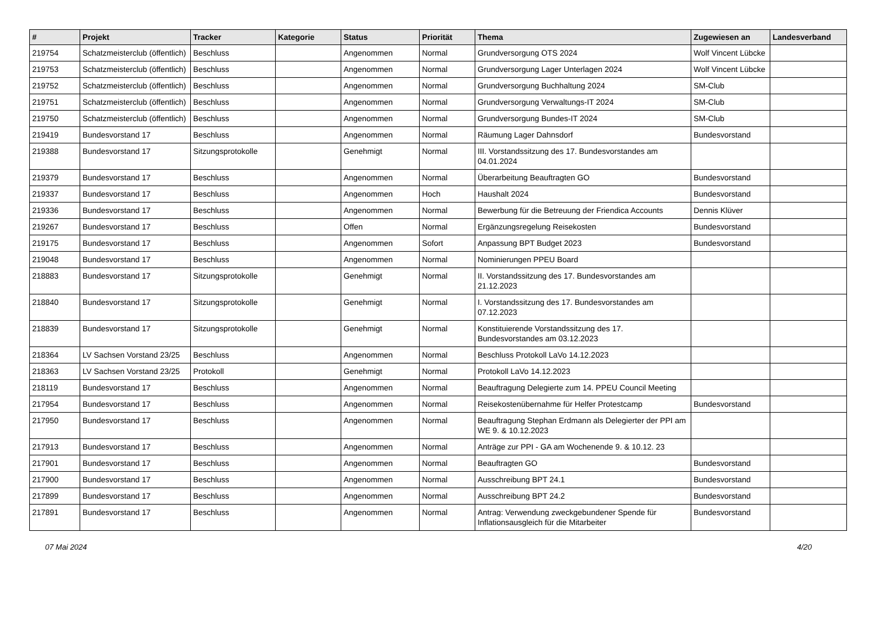| # | Projekt | Tracker | Kategorie | Status | Priorität | Thema | Zugewiesen an | Landesverband |
| --- | --- | --- | --- | --- | --- | --- | --- | --- |
| 219754 | Schatzmeisterclub (öffentlich) | Beschluss | | Angenommen | Normal | Grundversorgung OTS 2024 | Wolf Vincent Lübcke | |
| 219753 | Schatzmeisterclub (öffentlich) | Beschluss | | Angenommen | Normal | Grundversorgung Lager Unterlagen 2024 | Wolf Vincent Lübcke | |
| 219752 | Schatzmeisterclub (öffentlich) | Beschluss | | Angenommen | Normal | Grundversorgung Buchhaltung 2024 | SM-Club | |
| 219751 | Schatzmeisterclub (öffentlich) | Beschluss | | Angenommen | Normal | Grundversorgung Verwaltungs-IT 2024 | SM-Club | |
| 219750 | Schatzmeisterclub (öffentlich) | Beschluss | | Angenommen | Normal | Grundversorgung Bundes-IT 2024 | SM-Club | |
| 219419 | Bundesvorstand 17 | Beschluss | | Angenommen | Normal | Räumung Lager Dahnsdorf | Bundesvorstand | |
| 219388 | Bundesvorstand 17 | Sitzungsprotokolle | | Genehmigt | Normal | III. Vorstandssitzung des 17. Bundesvorstandes am 04.01.2024 | | |
| 219379 | Bundesvorstand 17 | Beschluss | | Angenommen | Normal | Überarbeitung Beauftragten GO | Bundesvorstand | |
| 219337 | Bundesvorstand 17 | Beschluss | | Angenommen | Hoch | Haushalt 2024 | Bundesvorstand | |
| 219336 | Bundesvorstand 17 | Beschluss | | Angenommen | Normal | Bewerbung für die Betreuung der Friendica Accounts | Dennis Klüver | |
| 219267 | Bundesvorstand 17 | Beschluss | | Offen | Normal | Ergänzungsregelung Reisekosten | Bundesvorstand | |
| 219175 | Bundesvorstand 17 | Beschluss | | Angenommen | Sofort | Anpassung BPT Budget 2023 | Bundesvorstand | |
| 219048 | Bundesvorstand 17 | Beschluss | | Angenommen | Normal | Nominierungen PPEU Board | | |
| 218883 | Bundesvorstand 17 | Sitzungsprotokolle | | Genehmigt | Normal | II. Vorstandssitzung des 17. Bundesvorstandes am 21.12.2023 | | |
| 218840 | Bundesvorstand 17 | Sitzungsprotokolle | | Genehmigt | Normal | I. Vorstandssitzung des 17. Bundesvorstandes am 07.12.2023 | | |
| 218839 | Bundesvorstand 17 | Sitzungsprotokolle | | Genehmigt | Normal | Konstituierende Vorstandssitzung des 17. Bundesvorstandes am 03.12.2023 | | |
| 218364 | LV Sachsen Vorstand 23/25 | Beschluss | | Angenommen | Normal | Beschluss Protokoll LaVo 14.12.2023 | | |
| 218363 | LV Sachsen Vorstand 23/25 | Protokoll | | Genehmigt | Normal | Protokoll LaVo 14.12.2023 | | |
| 218119 | Bundesvorstand 17 | Beschluss | | Angenommen | Normal | Beauftragung Delegierte zum 14. PPEU Council Meeting | | |
| 217954 | Bundesvorstand 17 | Beschluss | | Angenommen | Normal | Reisekostenübernahme für Helfer Protestcamp | Bundesvorstand | |
| 217950 | Bundesvorstand 17 | Beschluss | | Angenommen | Normal | Beauftragung Stephan Erdmann als Delegierter der PPI am WE 9. & 10.12.2023 | | |
| 217913 | Bundesvorstand 17 | Beschluss | | Angenommen | Normal | Anträge zur PPI - GA am Wochenende 9. & 10.12. 23 | | |
| 217901 | Bundesvorstand 17 | Beschluss | | Angenommen | Normal | Beauftragten GO | Bundesvorstand | |
| 217900 | Bundesvorstand 17 | Beschluss | | Angenommen | Normal | Ausschreibung BPT 24.1 | Bundesvorstand | |
| 217899 | Bundesvorstand 17 | Beschluss | | Angenommen | Normal | Ausschreibung BPT 24.2 | Bundesvorstand | |
| 217891 | Bundesvorstand 17 | Beschluss | | Angenommen | Normal | Antrag: Verwendung zweckgebundener Spende für Inflationsausgleich für die Mitarbeiter | Bundesvorstand | |
07 Mai 2024 4/20